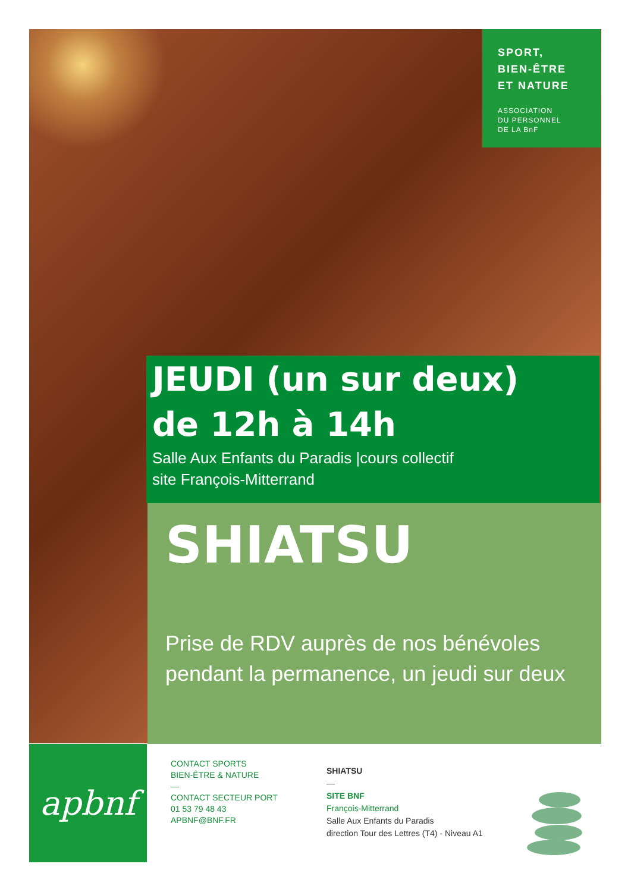SPORT,
BIEN-ÊTRE
ET NATURE
ASSOCIATION
DU PERSONNEL
DE LA BnF
JEUDI (un sur deux)
de 12h à 14h
Salle Aux Enfants du Paradis |cours collectif
site François-Mitterrand
SHIATSU
Prise de RDV auprès de nos bénévoles pendant la permanence, un jeudi sur deux
apbnf
CONTACT SPORTS
BIEN-ÊTRE & NATURE
—
CONTACT SECTEUR PORT
01 53 79 48 43
APBNF@BNF.FR
SHIATSU
—
SITE BNF
François-Mitterrand
Salle Aux Enfants du Paradis
direction Tour des Lettres (T4) - Niveau A1